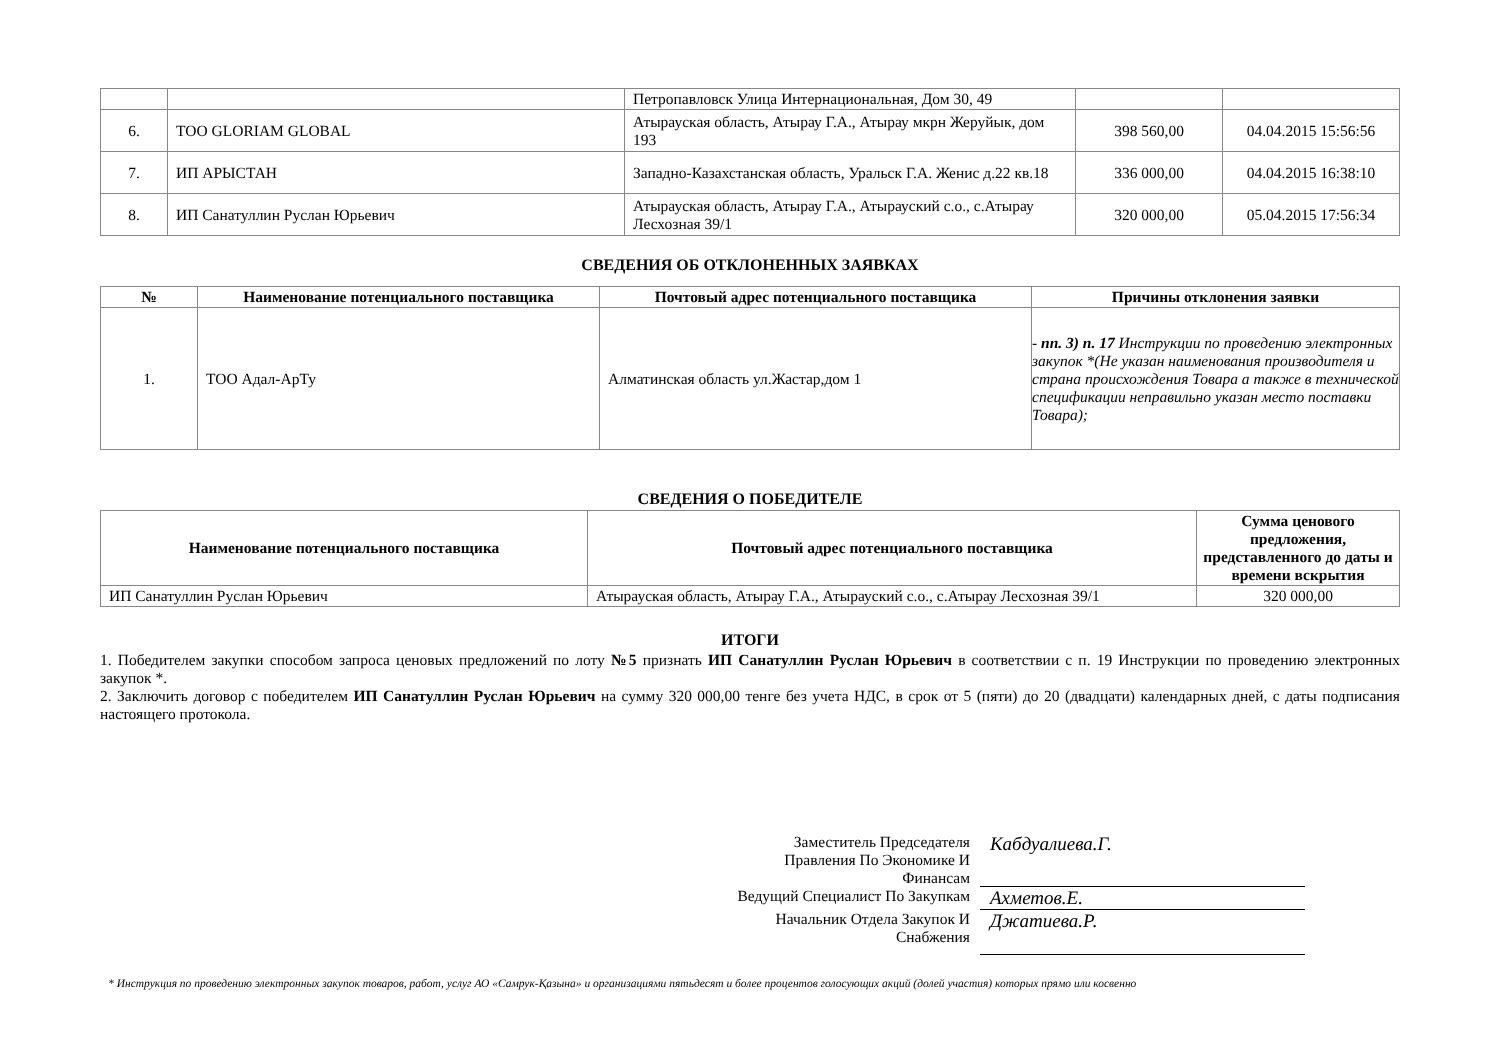| | | Петропавловск Улица Интернациональная, Дом 30, 49 | | |
| 6. | ТОО GLORIAM GLOBAL | Атырауская область, Атырау Г.А., Атырау мкрн Жеруйык, дом 193 | 398 560,00 | 04.04.2015 15:56:56 |
| 7. | ИП АРЫСТАН | Западно-Казахстанская область, Уральск Г.А. Женис д.22 кв.18 | 336 000,00 | 04.04.2015 16:38:10 |
| 8. | ИП Санатуллин Руслан Юрьевич | Атырауская область, Атырау Г.А., Атырауский с.о., с.Атырау Лесхозная 39/1 | 320 000,00 | 05.04.2015 17:56:34 |
СВЕДЕНИЯ ОБ ОТКЛОНЕННЫХ ЗАЯВКАХ
| № | Наименование потенциального поставщика | Почтовый адрес потенциального поставщика | Причины отклонения заявки |
| --- | --- | --- | --- |
| 1. | ТОО Адал-АрТу | Алматинская область ул.Жастар,дом 1 | - пп. 3) п. 17 Инструкции по проведению электронных закупок *(Не указан наименования производителя и страна происхождения Товара а также в технической спецификации неправильно указан место поставки Товара); |
СВЕДЕНИЯ О ПОБЕДИТЕЛЕ
| Наименование потенциального поставщика | Почтовый адрес потенциального поставщика | Сумма ценового предложения, представленного до даты и времени вскрытия |
| --- | --- | --- |
| ИП Санатуллин Руслан Юрьевич | Атырауская область, Атырау Г.А., Атырауский с.о., с.Атырау Лесхозная 39/1 | 320 000,00 |
ИТОГИ
1. Победителем закупки способом запроса ценовых предложений по лоту №5 признать ИП Санатуллин Руслан Юрьевич в соответствии с п. 19 Инструкции по проведению электронных закупок *.
2. Заключить договор с победителем ИП Санатуллин Руслан Юрьевич на сумму 320 000,00 тенге без учета НДС, в срок от 5 (пяти) до 20 (двадцати) календарных дней, с даты подписания настоящего протокола.
Заместитель Председателя Правления По Экономике И Финансам
Кабдуалиева.Г.
Ведущий Специалист По Закупкам
Ахметов.Е.
Начальник Отдела Закупок И Снабжения
Джатиева.Р.
* Инструкция по проведению электронных закупок товаров, работ, услуг АО «Самрук-Қазына» и организациями пятьдесят и более процентов голосующих акций (долей участия) которых прямо или косвенно